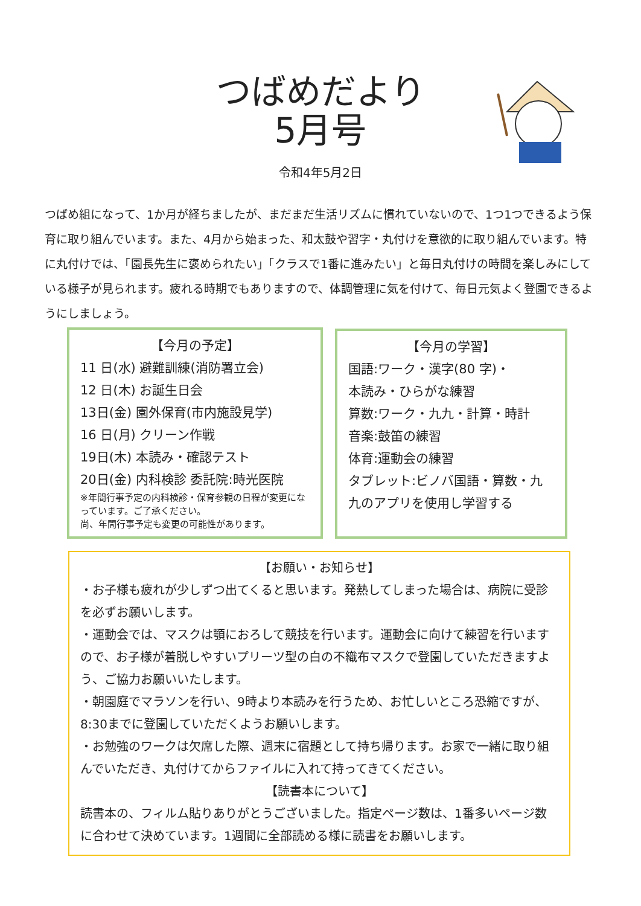つばめだより
5月号
令和4年5月2日
つばめ組になって、1か月が経ちましたが、まだまだ生活リズムに慣れていないので、1つ1つできるよう保育に取り組んでいます。また、4月から始まった、和太鼓や習字・丸付けを意欲的に取り組んでいます。特に丸付けでは、「園長先生に褒められたい」「クラスで1番に進みたい」と毎日丸付けの時間を楽しみにしている様子が見られます。疲れる時期でもありますので、体調管理に気を付けて、毎日元気よく登園できるようにしましょう。
【今月の予定】
11 日(水) 避難訓練(消防署立会)
12 日(木) お誕生日会
13日(金) 園外保育(市内施設見学)
16 日(月) クリーン作戦
19日(木) 本読み・確認テスト
20日(金) 内科検診 委託院:時光医院
※年間行事予定の内科検診・保育参観の日程が変更になっています。ご了承ください。
尚、年間行事予定も変更の可能性があります。
【今月の学習】
国語:ワーク・漢字(80 字)・
本読み・ひらがな練習
算数:ワーク・九九・計算・時計
音楽:鼓笛の練習
体育:運動会の練習
タブレット:ビノバ国語・算数・九九のアプリを使用し学習する
【お願い・お知らせ】
・お子様も疲れが少しずつ出てくると思います。発熱してしまった場合は、病院に受診を必ずお願いします。
・運動会では、マスクは顎におろして競技を行います。運動会に向けて練習を行いますので、お子様が着脱しやすいプリーツ型の白の不織布マスクで登園していただきますよう、ご協力お願いいたします。
・朝園庭でマラソンを行い、9時より本読みを行うため、お忙しいところ恐縮ですが、8:30までに登園していただくようお願いします。
・お勉強のワークは欠席した際、週末に宿題として持ち帰ります。お家で一緒に取り組んでいただき、丸付けてからファイルに入れて持ってきてください。
【読書本について】
読書本の、フィルム貼りありがとうございました。指定ページ数は、1番多いページ数に合わせて決めています。1週間に全部読める様に読書をお願いします。